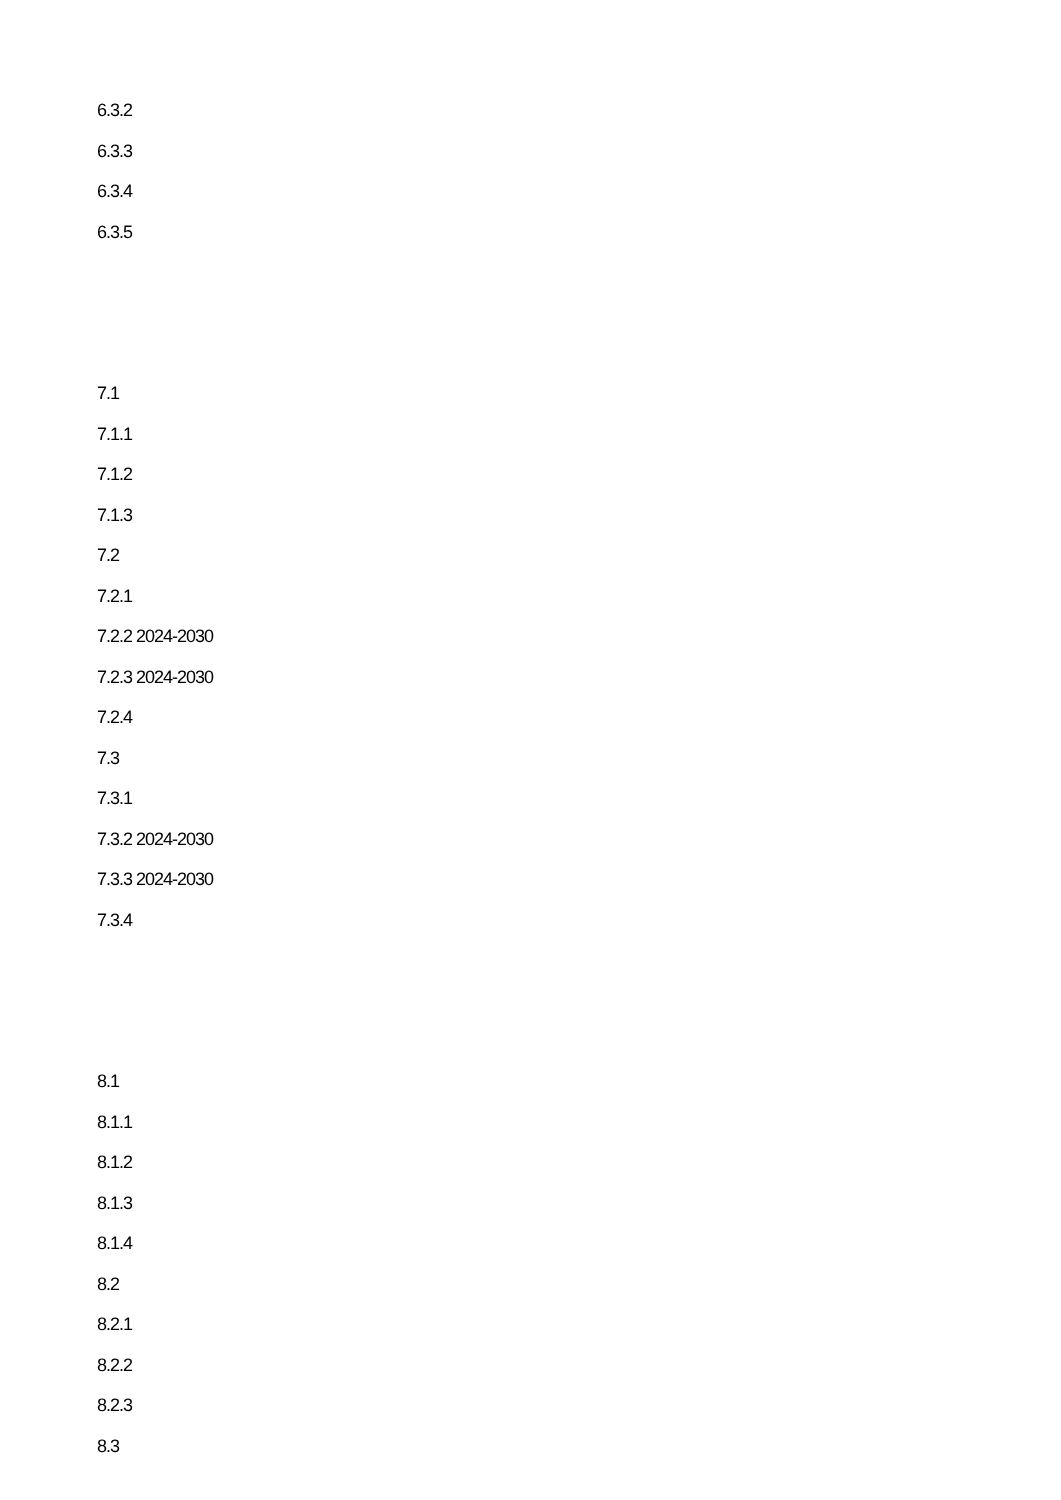6.3.2
6.3.3
6.3.4
6.3.5
7.1
7.1.1
7.1.2
7.1.3
7.2
7.2.1
7.2.2 2024-2030
7.2.3 2024-2030
7.2.4
7.3
7.3.1
7.3.2 2024-2030
7.3.3 2024-2030
7.3.4
8.1
8.1.1
8.1.2
8.1.3
8.1.4
8.2
8.2.1
8.2.2
8.2.3
8.3